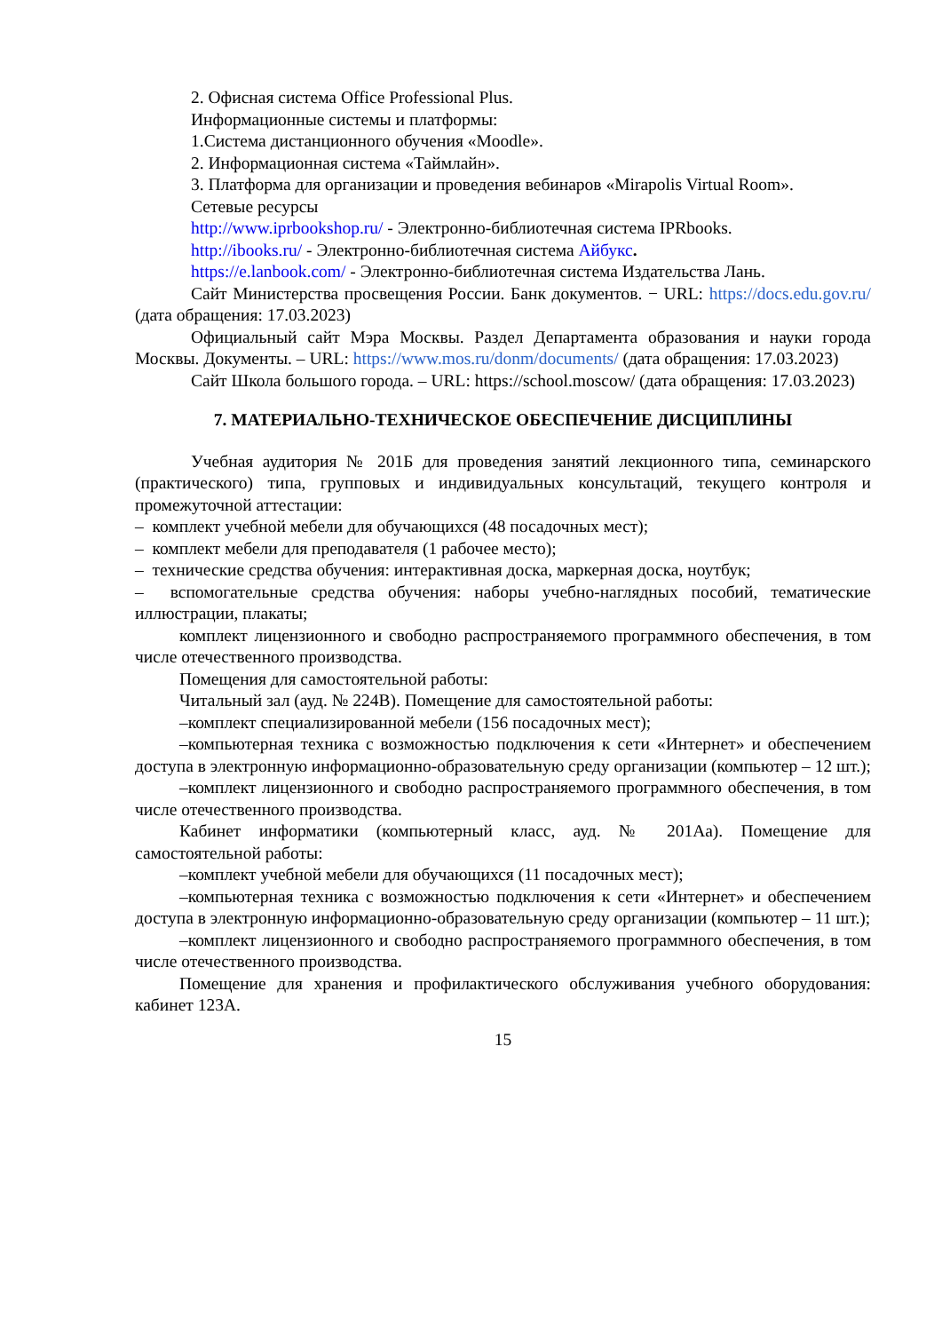2. Офисная система Office Professional Plus.
Информационные системы и платформы:
1.Система дистанционного обучения «Moodle».
2. Информационная система «Таймлайн».
3. Платформа для организации и проведения вебинаров «Mirapolis Virtual Room».
Сетевые ресурсы
http://www.iprbookshop.ru/ - Электронно-библиотечная система IPRbooks.
http://ibooks.ru/ - Электронно-библиотечная система Айбукс.
https://e.lanbook.com/ - Электронно-библиотечная система Издательства Лань.
Сайт Министерства просвещения России. Банк документов. − URL: https://docs.edu.gov.ru/ (дата обращения: 17.03.2023)
Официальный сайт Мэра Москвы. Раздел Департамента образования и науки города Москвы. Документы. – URL: https://www.mos.ru/donm/documents/ (дата обращения: 17.03.2023)
Сайт Школа большого города. – URL: https://school.moscow/ (дата обращения: 17.03.2023)
7. МАТЕРИАЛЬНО-ТЕХНИЧЕСКОЕ ОБЕСПЕЧЕНИЕ ДИСЦИПЛИНЫ
Учебная аудитория № 201Б для проведения занятий лекционного типа, семинарского (практического) типа, групповых и индивидуальных консультаций, текущего контроля и промежуточной аттестации:
– комплект учебной мебели для обучающихся (48 посадочных мест);
– комплект мебели для преподавателя (1 рабочее место);
– технические средства обучения: интерактивная доска, маркерная доска, ноутбук;
– вспомогательные средства обучения: наборы учебно-наглядных пособий, тематические иллюстрации, плакаты;
комплект лицензионного и свободно распространяемого программного обеспечения, в том числе отечественного производства.
Помещения для самостоятельной работы:
Читальный зал (ауд. № 224В). Помещение для самостоятельной работы:
–комплект специализированной мебели (156 посадочных мест);
–компьютерная техника с возможностью подключения к сети «Интернет» и обеспечением доступа в электронную информационно-образовательную среду организации (компьютер – 12 шт.);
–комплект лицензионного и свободно распространяемого программного обеспечения, в том числе отечественного производства.
Кабинет информатики (компьютерный класс, ауд. № 201Аа). Помещение для самостоятельной работы:
–комплект учебной мебели для обучающихся (11 посадочных мест);
–компьютерная техника с возможностью подключения к сети «Интернет» и обеспечением доступа в электронную информационно-образовательную среду организации (компьютер – 11 шт.);
–комплект лицензионного и свободно распространяемого программного обеспечения, в том числе отечественного производства.
Помещение для хранения и профилактического обслуживания учебного оборудования: кабинет 123А.
15